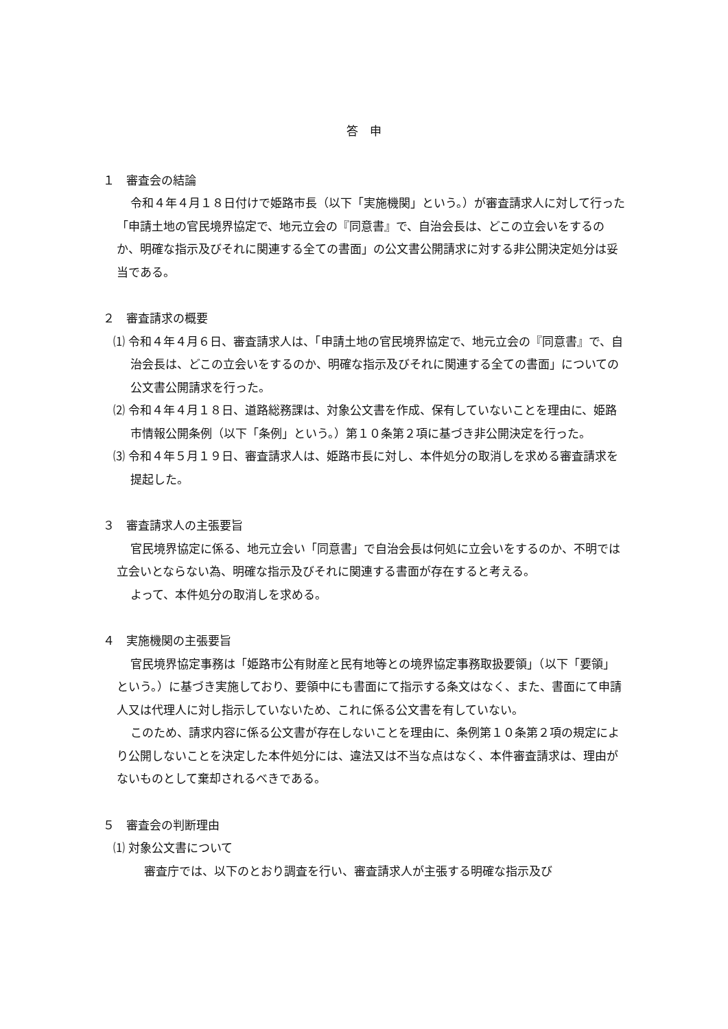答　申
１　審査会の結論
令和４年４月１８日付けで姫路市長（以下「実施機関」という。）が審査請求人に対して行った「申請土地の官民境界協定で、地元立会の『同意書』で、自治会長は、どこの立会いをするのか、明確な指示及びそれに関連する全ての書面」の公文書公開請求に対する非公開決定処分は妥当である。
２　審査請求の概要
⑴ 令和４年４月６日、審査請求人は、「申請土地の官民境界協定で、地元立会の『同意書』で、自治会長は、どこの立会いをするのか、明確な指示及びそれに関連する全ての書面」についての公文書公開請求を行った。
⑵ 令和４年４月１８日、道路総務課は、対象公文書を作成、保有していないことを理由に、姫路市情報公開条例（以下「条例」という。）第１０条第２項に基づき非公開決定を行った。
⑶ 令和４年５月１９日、審査請求人は、姫路市長に対し、本件処分の取消しを求める審査請求を提起した。
３　審査請求人の主張要旨
官民境界協定に係る、地元立会い「同意書」で自治会長は何処に立会いをするのか、不明では立会いとならない為、明確な指示及びそれに関連する書面が存在すると考える。
よって、本件処分の取消しを求める。
４　実施機関の主張要旨
官民境界協定事務は「姫路市公有財産と民有地等との境界協定事務取扱要領」（以下「要領」という。）に基づき実施しており、要領中にも書面にて指示する条文はなく、また、書面にて申請人又は代理人に対し指示していないため、これに係る公文書を有していない。
このため、請求内容に係る公文書が存在しないことを理由に、条例第１０条第２項の規定により公開しないことを決定した本件処分には、違法又は不当な点はなく、本件審査請求は、理由がないものとして棄却されるべきである。
５　審査会の判断理由
⑴ 対象公文書について
審査庁では、以下のとおり調査を行い、審査請求人が主張する明確な指示及び